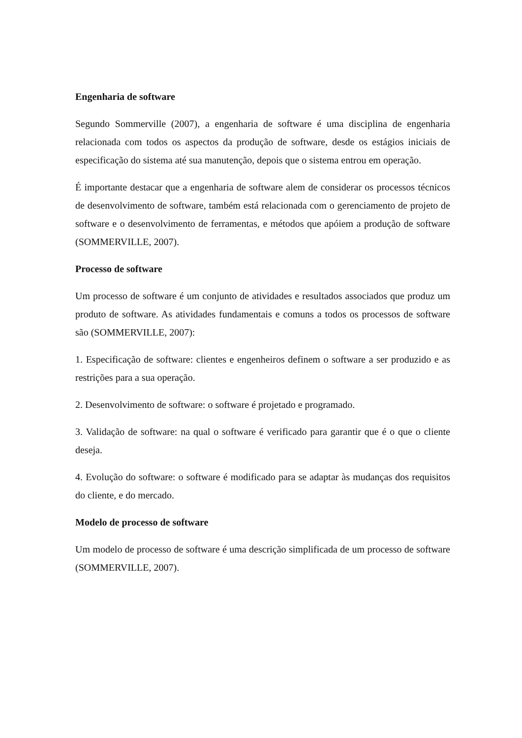Engenharia de software
Segundo Sommerville (2007), a engenharia de software é uma disciplina de engenharia relacionada com todos os aspectos da produção de software, desde os estágios iniciais de especificação do sistema até sua manutenção, depois que o sistema entrou em operação.
É importante destacar que a engenharia de software alem de considerar os processos técnicos de desenvolvimento de software, também está relacionada com o gerenciamento de projeto de software e o desenvolvimento de ferramentas, e métodos que apóiem a produção de software (SOMMERVILLE, 2007).
Processo de software
Um processo de software é um conjunto de atividades e resultados associados que produz um produto de software. As atividades fundamentais e comuns a todos os processos de software são (SOMMERVILLE, 2007):
1. Especificação de software: clientes e engenheiros definem o software a ser produzido e as restrições para a sua operação.
2. Desenvolvimento de software: o software é projetado e programado.
3. Validação de software: na qual o software é verificado para garantir que é o que o cliente deseja.
4. Evolução do software: o software é modificado para se adaptar às mudanças dos requisitos do cliente, e do mercado.
Modelo de processo de software
Um modelo de processo de software é uma descrição simplificada de um processo de software (SOMMERVILLE, 2007).